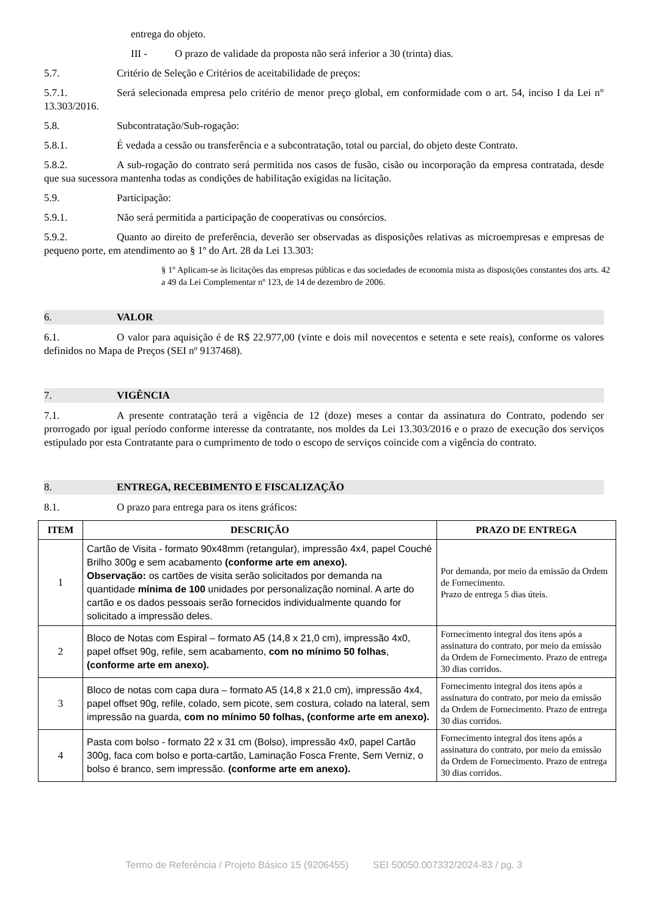entrega do objeto.
III - O prazo de validade da proposta não será inferior a 30 (trinta) dias.
5.7. Critério de Seleção e Critérios de aceitabilidade de preços:
5.7.1. Será selecionada empresa pelo critério de menor preço global, em conformidade com o art. 54, inciso I da Lei n° 13.303/2016.
5.8. Subcontratação/Sub-rogação:
5.8.1. É vedada a cessão ou transferência e a subcontratação, total ou parcial, do objeto deste Contrato.
5.8.2. A sub-rogação do contrato será permitida nos casos de fusão, cisão ou incorporação da empresa contratada, desde que sua sucessora mantenha todas as condições de habilitação exigidas na licitação.
5.9. Participação:
5.9.1. Não será permitida a participação de cooperativas ou consórcios.
5.9.2. Quanto ao direito de preferência, deverão ser observadas as disposições relativas as microempresas e empresas de pequeno porte, em atendimento ao § 1º do Art. 28 da Lei 13.303:
§ 1º Aplicam-se às licitações das empresas públicas e das sociedades de economia mista as disposições constantes dos arts. 42 a 49 da Lei Complementar nº 123, de 14 de dezembro de 2006.
6. VALOR
6.1. O valor para aquisição é de R$ 22.977,00 (vinte e dois mil novecentos e setenta e sete reais), conforme os valores definidos no Mapa de Preços (SEI nº 9137468).
7. VIGÊNCIA
7.1. A presente contratação terá a vigência de 12 (doze) meses a contar da assinatura do Contrato, podendo ser prorrogado por igual período conforme interesse da contratante, nos moldes da Lei 13.303/2016 e o prazo de execução dos serviços estipulado por esta Contratante para o cumprimento de todo o escopo de serviços coincide com a vigência do contrato.
8. ENTREGA, RECEBIMENTO E FISCALIZAÇÃO
8.1. O prazo para entrega para os itens gráficos:
| ITEM | DESCRIÇÃO | PRAZO DE ENTREGA |
| --- | --- | --- |
| 1 | Cartão de Visita - formato 90x48mm (retangular), impressão 4x4, papel Couché Brilho 300g e sem acabamento (conforme arte em anexo). Observação: os cartões de visita serão solicitados por demanda na quantidade mínima de 100 unidades por personalização nominal. A arte do cartão e os dados pessoais serão fornecidos individualmente quando for solicitado a impressão deles. | Por demanda, por meio da emissão da Ordem de Fornecimento. Prazo de entrega 5 dias úteis. |
| 2 | Bloco de Notas com Espiral – formato A5 (14,8 x 21,0 cm), impressão 4x0, papel offset 90g, refile, sem acabamento, com no mínimo 50 folhas , (conforme arte em anexo). | Fornecimento integral dos itens após a assinatura do contrato, por meio da emissão da Ordem de Fornecimento. Prazo de entrega 30 dias corridos. |
| 3 | Bloco de notas com capa dura – formato A5 (14,8 x 21,0 cm), impressão 4x4, papel offset 90g, refile, colado, sem picote, sem costura, colado na lateral, sem impressão na guarda, com no mínimo 50 folhas, (conforme arte em anexo). | Fornecimento integral dos itens após a assinatura do contrato, por meio da emissão da Ordem de Fornecimento. Prazo de entrega 30 dias corridos. |
| 4 | Pasta com bolso - formato 22 x 31 cm (Bolso), impressão 4x0, papel Cartão 300g, faca com bolso e porta-cartão, Laminação Fosca Frente, Sem Verniz, o bolso é branco, sem impressão. (conforme arte em anexo). | Fornecimento integral dos itens após a assinatura do contrato, por meio da emissão da Ordem de Fornecimento. Prazo de entrega 30 dias corridos. |
Termo de Referência / Projeto Básico 15 (9206455) SEI 50050.007332/2024-83 / pg. 3